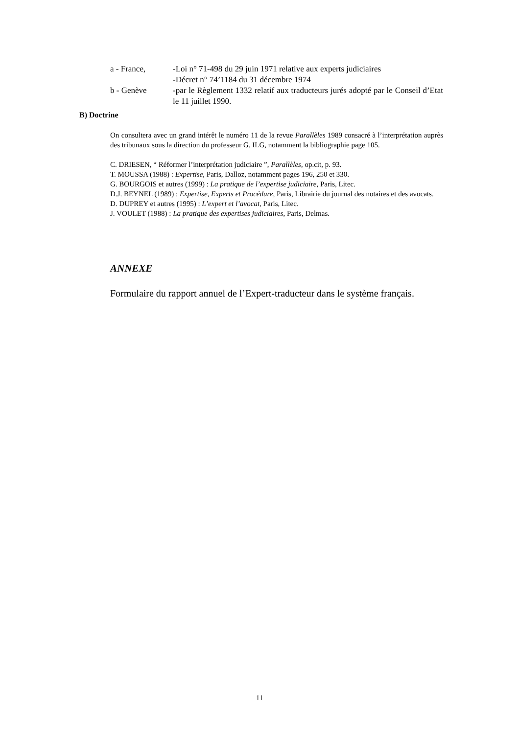a - France, -Loi n° 71-498 du 29 juin 1971 relative aux experts judiciaires
-Décret n° 74’1184 du 31 décembre 1974
b - Genève -par le Règlement 1332 relatif aux traducteurs jurés adopté par le Conseil d’Etat le 11 juillet 1990.
B) Doctrine
On consultera avec un grand intérêt le numéro 11 de la revue Parallèles 1989 consacré à l’interprétation auprès des tribunaux sous la direction du professeur G. ILG, notamment la bibliographie page 105.
C. DRIESEN, “ Réformer l’interprétation judiciaire ”, Parallèles, op.cit, p. 93.
T. MOUSSA (1988) : Expertise, Paris, Dalloz, notamment pages 196, 250 et 330.
G. BOURGOIS et autres (1999) : La pratique de l’expertise judiciaire, Paris, Litec.
D.J. BEYNEL (1989) : Expertise, Experts et Procédure, Paris, Librairie du journal des notaires et des avocats.
D. DUPREY et autres (1995) : L’expert et l’avocat, Paris, Litec.
J. VOULET (1988) : La pratique des expertises judiciaires, Paris, Delmas.
ANNEXE
Formulaire du rapport annuel de l’Expert-traducteur dans le système français.
11